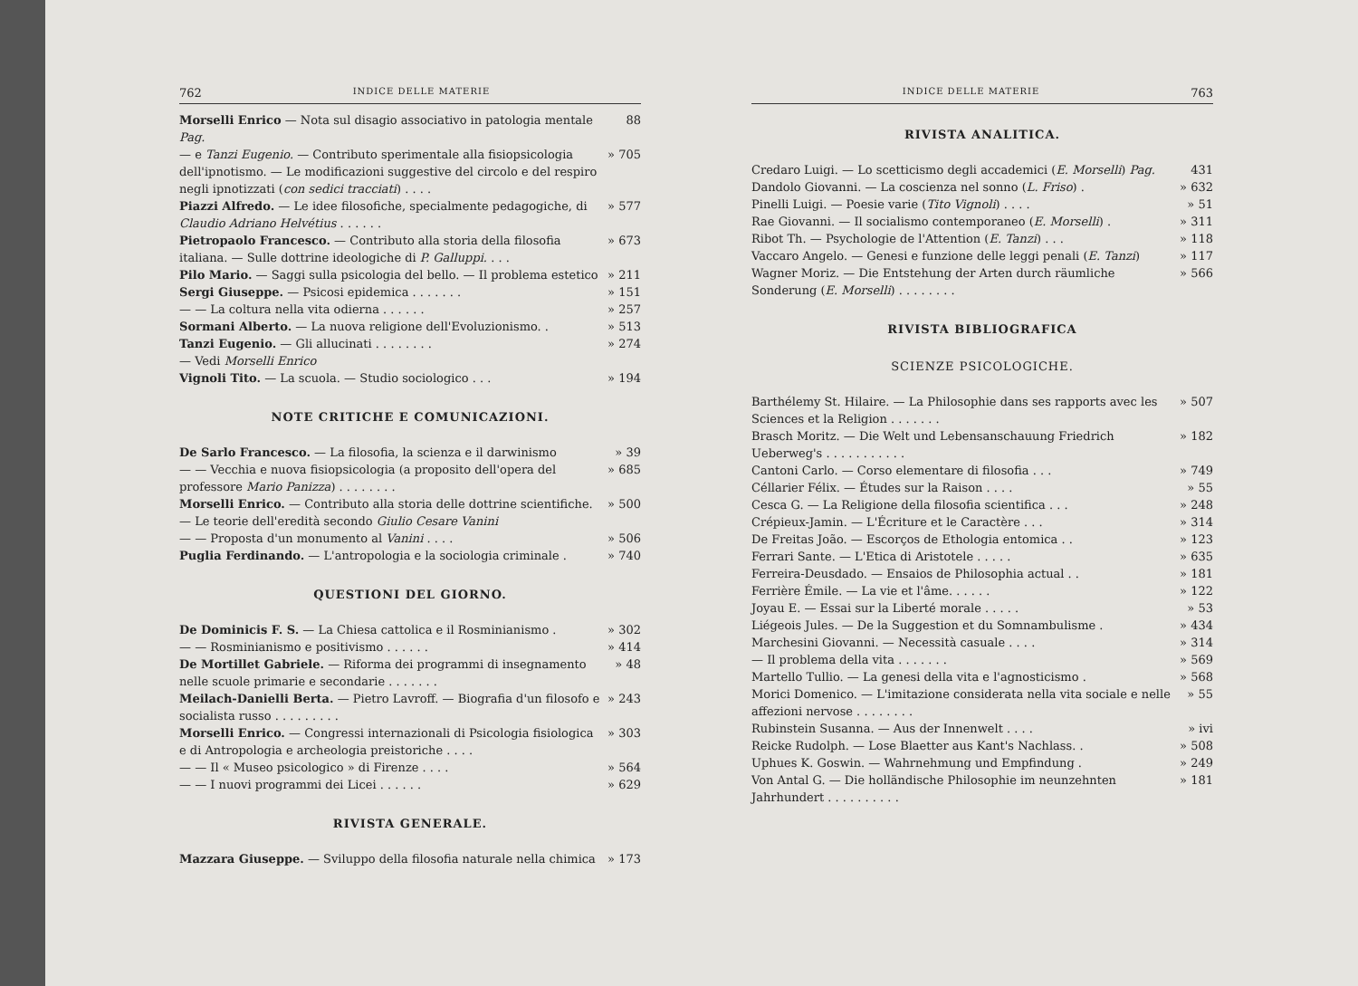762 INDICE DELLE MATERIE
Morselli Enrico — Nota sul disagio associativo in patologia mentale Pag. 88
— e Tanzi Eugenio. — Contributo sperimentale alla fisiopsicologia dell'ipnotismo. — Le modificazioni suggestive del circolo e del respiro negli ipnotizzati (con sedici tracciati) . . . . » 705
Piazzi Alfredo. — Le idee filosofiche, specialmente pedagogiche, di Claudio Adriano Helvétius . . . . . . » 577
Pietropaolo Francesco. — Contributo alla storia della filosofia italiana. — Sulle dottrine ideologiche di P. Galluppi. . . . » 673
Pilo Mario. — Saggi sulla psicologia del bello. — Il problema estetico » 211
Sergi Giuseppe. — Psicosi epidemica . . . . . . . » 151
— — La coltura nella vita odierna . . . . . . » 257
Sormani Alberto. — La nuova religione dell'Evoluzionismo. . » 513
Tanzi Eugenio. — Gli allucinati . . . . . . . . » 274
— Vedi Morselli Enrico
Vignoli Tito. — La scuola. — Studio sociologico . . . » 194
NOTE CRITICHE E COMUNICAZIONI.
De Sarlo Francesco. — La filosofia, la scienza e il darwinismo » 39
— — Vecchia e nuova fisiopsicologia (a proposito dell'opera del professore Mario Panizza) . . . . . . . . » 685
Morselli Enrico. — Contributo alla storia delle dottrine scientifiche. — Le teorie dell'eredità secondo Giulio Cesare Vanini » 500
— — Proposta d'un monumento al Vanini . . . . » 506
Puglia Ferdinando. — L'antropologia e la sociologia criminale . » 740
QUESTIONI DEL GIORNO.
De Dominicis F. S. — La Chiesa cattolica e il Rosminianismo . » 302
— — Rosminianismo e positivismo . . . . . . » 414
De Mortillet Gabriele. — Riforma dei programmi di insegnamento nelle scuole primarie e secondarie . . . . . . . » 48
Meilach-Danielli Berta. — Pietro Lavroff. — Biografia d'un filosofo e socialista russo . . . . . . . . . » 243
Morselli Enrico. — Congressi internazionali di Psicologia fisiologica e di Antropologia e archeologia preistoriche . . . . » 303
— — Il « Museo psicologico » di Firenze . . . . » 564
— — I nuovi programmi dei Licei . . . . . . » 629
RIVISTA GENERALE.
Mazzara Giuseppe. — Sviluppo della filosofia naturale nella chimica » 173
INDICE DELLE MATERIE 763
RIVISTA ANALITICA.
Credaro Luigi. — Lo scetticismo degli accademici (E. Morselli) Pag. 431
Dandolo Giovanni. — La coscienza nel sonno (L. Friso) . » 632
Pinelli Luigi. — Poesie varie (Tito Vignoli) . . . . » 51
Rae Giovanni. — Il socialismo contemporaneo (E. Morselli) . » 311
Ribot Th. — Psychologie de l'Attention (E. Tanzi) . . . » 118
Vaccaro Angelo. — Genesi e funzione delle leggi penali (E. Tanzi) » 117
Wagner Moriz. — Die Entstehung der Arten durch räumliche Sonderung (E. Morselli) . . . . . . . . » 566
RIVISTA BIBLIOGRAFICA
SCIENZE PSICOLOGICHE.
Barthélemy St. Hilaire. — La Philosophie dans ses rapports avec les Sciences et la Religion . . . . . . . » 507
Brasch Moritz. — Die Welt und Lebensanschauung Friedrich Ueberweg's . . . . . . . . . . . » 182
Cantoni Carlo. — Corso elementare di filosofia . . . » 749
Céllarier Félix. — Études sur la Raison . . . . » 55
Cesca G. — La Religione della filosofia scientifica . . . » 248
Crépieux-Jamin. — L'Écriture et le Caractère . . . » 314
De Freitas João. — Escorços de Ethologia entomica . . » 123
Ferrari Sante. — L'Etica di Aristotele . . . . . » 635
Ferreira-Deusdado. — Ensaios de Philosophia actual . . » 181
Ferrière Émile. — La vie et l'âme. . . . . . » 122
Joyau E. — Essai sur la Liberté morale . . . . . » 53
Liégeois Jules. — De la Suggestion et du Somnambulisme . » 434
Marchesini Giovanni. — Necessità casuale . . . . » 314
— Il problema della vita . . . . . . . » 569
Martello Tullio. — La genesi della vita e l'agnosticismo . » 568
Morici Domenico. — L'imitazione considerata nella vita sociale e nelle affezioni nervose . . . . . . . . » 55
Rubinstein Susanna. — Aus der Innenwelt . . . . » ivi
Reicke Rudolph. — Lose Blaetter aus Kant's Nachlass. . » 508
Uphues K. Goswin. — Wahrnehmung und Empfindung . » 249
Von Antal G. — Die holländische Philosophie im neunzehnten Jahrhundert . . . . . . . . . . » 181